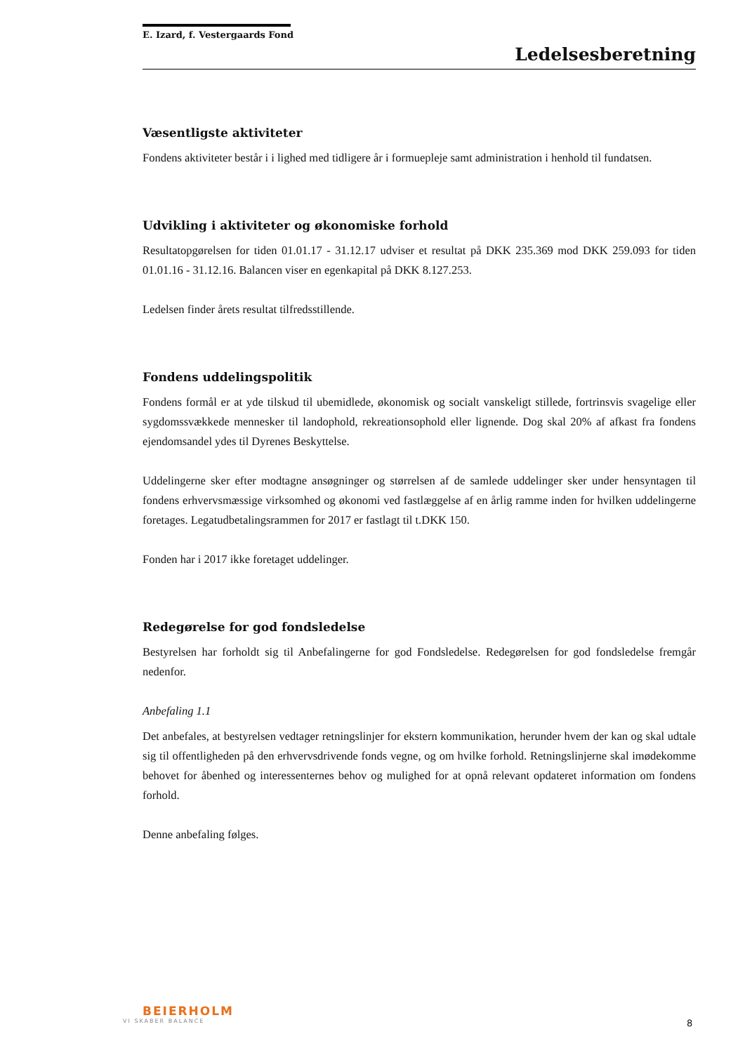E. Izard, f. Vestergaards Fond
Ledelsesberetning
Væsentligste aktiviteter
Fondens aktiviteter består i i lighed med tidligere år i formuepleje samt administration i henhold til fundatsen.
Udvikling i aktiviteter og økonomiske forhold
Resultatopgørelsen for tiden 01.01.17 - 31.12.17 udviser et resultat på DKK 235.369 mod DKK 259.093 for tiden 01.01.16 - 31.12.16. Balancen viser en egenkapital på DKK 8.127.253.
Ledelsen finder årets resultat tilfredsstillende.
Fondens uddelingspolitik
Fondens formål er at yde tilskud til ubemidlede, økonomisk og socialt vanskeligt stillede, fortrinsvis svagelige eller sygdomssvækkede mennesker til landophold, rekreationsophold eller lignende. Dog skal 20% af afkast fra fondens ejendomsandel ydes til Dyrenes Beskyttelse.
Uddelingerne sker efter modtagne ansøgninger og størrelsen af de samlede uddelinger sker under hensyntagen til fondens erhvervsmæssige virksomhed og økonomi ved fastlæggelse af en årlig ramme inden for hvilken uddelingerne foretages. Legatudbetalingsrammen for 2017 er fastlagt til t.DKK 150.
Fonden har i 2017 ikke foretaget uddelinger.
Redegørelse for god fondsledelse
Bestyrelsen har forholdt sig til Anbefalingerne for god Fondsledelse. Redegørelsen for god fondsledelse fremgår nedenfor.
Anbefaling 1.1
Det anbefales, at bestyrelsen vedtager retningslinjer for ekstern kommunikation, herunder hvem der kan og skal udtale sig til offentligheden på den erhvervsdrivende fonds vegne, og om hvilke forhold. Retningslinjerne skal imødekomme behovet for åbenhed og interessenternes behov og mulighed for at opnå relevant opdateret information om fondens forhold.
Denne anbefaling følges.
BEIERHOLM
VI SKABER BALANCE
8